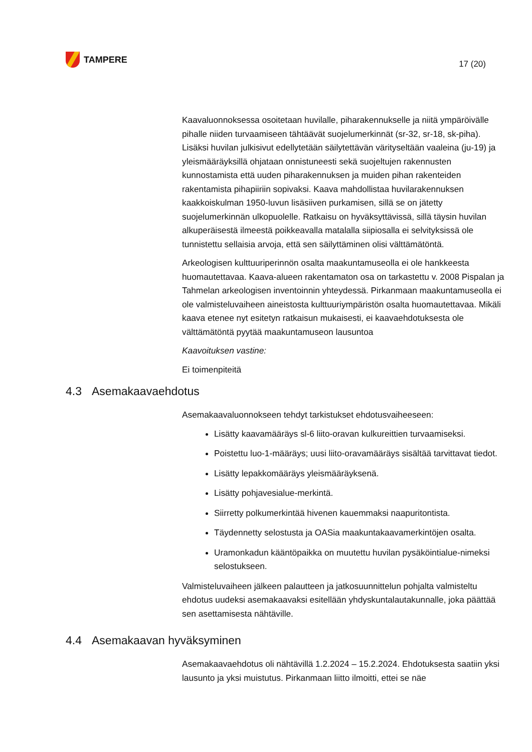TAMPERE
17 (20)
Kaavaluonnoksessa osoitetaan huvilalle, piharakennukselle ja niitä ympäröivälle pihalle niiden turvaamiseen tähtäävät suojelumerkinnät (sr-32, sr-18, sk-piha). Lisäksi huvilan julkisivut edellytetään säilytettävän värityseltään vaaleina (ju-19) ja yleismääräyksillä ohjataan onnistuneesti sekä suojeltujen rakennusten kunnostamista että uuden piharakennuksen ja muiden pihan rakenteiden rakentamista pihapiiriin sopivaksi. Kaava mahdollistaa huvilarakennuksen kaakkoiskulman 1950-luvun lisäsiiven purkamisen, sillä se on jätetty suojelumerkinnän ulkopuolelle. Ratkaisu on hyväksyttävissä, sillä täysin huvilan alkuperäisestä ilmeestä poikkeavalla matalalla siipiosalla ei selvityksissä ole tunnistettu sellaisia arvoja, että sen säilyttäminen olisi välttämätöntä.
Arkeologisen kulttuuriperinnön osalta maakuntamuseolla ei ole hankkeesta huomautettavaa. Kaava-alueen rakentamaton osa on tarkastettu v. 2008 Pispalan ja Tahmelan arkeologisen inventoinnin yhteydessä. Pirkanmaan maakuntamuseolla ei ole valmisteluvaiheen aineistosta kulttuuriympäristön osalta huomautettavaa. Mikäli kaava etenee nyt esitetyn ratkaisun mukaisesti, ei kaavaehdotuksesta ole välttämätöntä pyytää maakuntamuseon lausuntoa
Kaavoituksen vastine:
Ei toimenpiteitä
4.3 Asemakaavaehdotus
Asemakaavaluonnokseen tehdyt tarkistukset ehdotusvaiheeseen:
Lisätty kaavamääräys sl-6 liito-oravan kulkureittien turvaamiseksi.
Poistettu luo-1-määräys; uusi liito-oravamääräys sisältää tarvittavat tiedot.
Lisätty lepakkomääräys yleismääräyksenä.
Lisätty pohjavesialue-merkintä.
Siirretty polkumerkintää hivenen kauemmaksi naapuritontista.
Täydennetty selostusta ja OASia maakuntakaavamerkintöjen osalta.
Uramonkadun kääntöpaikka on muutettu huvilan pysäköintialue-nimeksi selostukseen.
Valmisteluvaiheen jälkeen palautteen ja jatkosuunnittelun pohjalta valmisteltu ehdotus uudeksi asemakaavaksi esitellään yhdyskuntalautakunnalle, joka päättää sen asettamisesta nähtäville.
4.4 Asemakaavan hyväksyminen
Asemakaavaehdotus oli nähtävillä 1.2.2024 – 15.2.2024. Ehdotuksesta saatiin yksi lausunto ja yksi muistutus. Pirkanmaan liitto ilmoitti, ettei se näe